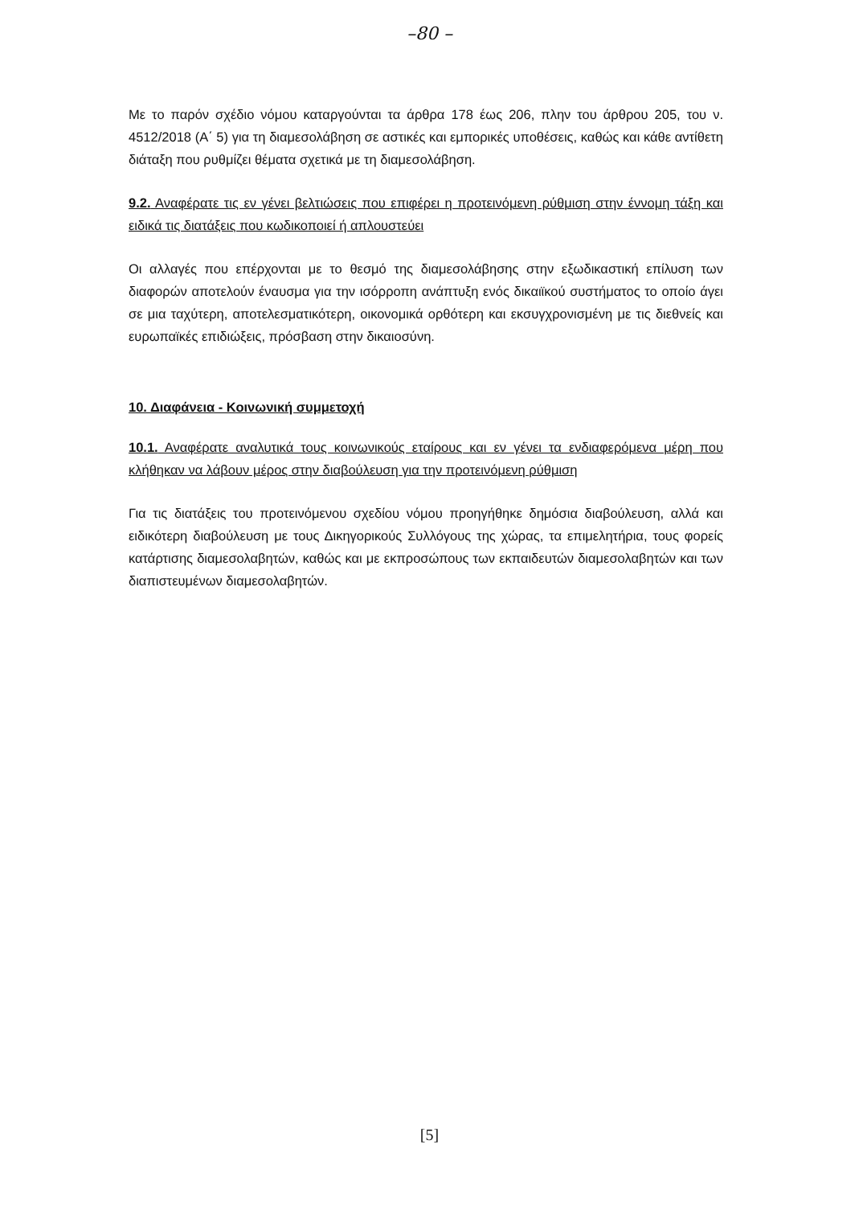–80 –
Με το παρόν σχέδιο νόμου καταργούνται τα άρθρα 178 έως 206, πλην του άρθρου 205, του ν. 4512/2018 (Α΄ 5) για τη διαμεσολάβηση σε αστικές και εμπορικές υποθέσεις, καθώς και κάθε αντίθετη διάταξη που ρυθμίζει θέματα σχετικά με τη διαμεσολάβηση.
9.2. Αναφέρατε τις εν γένει βελτιώσεις που επιφέρει η προτεινόμενη ρύθμιση στην έννομη τάξη και ειδικά τις διατάξεις που κωδικοποιεί ή απλουστεύει
Οι αλλαγές που επέρχονται με το θεσμό της διαμεσολάβησης στην εξωδικαστική επίλυση των διαφορών αποτελούν έναυσμα για την ισόρροπη ανάπτυξη ενός δικαιϊκού συστήματος το οποίο άγει σε μια ταχύτερη, αποτελεσματικότερη, οικονομικά ορθότερη και εκσυγχρονισμένη με τις διεθνείς και ευρωπαϊκές επιδιώξεις, πρόσβαση στην δικαιοσύνη.
10. Διαφάνεια - Κοινωνική συμμετοχή
10.1. Αναφέρατε αναλυτικά τους κοινωνικούς εταίρους και εν γένει τα ενδιαφερόμενα μέρη που κλήθηκαν να λάβουν μέρος στην διαβούλευση για την προτεινόμενη ρύθμιση
Για τις διατάξεις του προτεινόμενου σχεδίου νόμου προηγήθηκε δημόσια διαβούλευση, αλλά και ειδικότερη διαβούλευση με τους Δικηγορικούς Συλλόγους της χώρας, τα επιμελητήρια, τους φορείς κατάρτισης διαμεσολαβητών, καθώς και με εκπροσώπους των εκπαιδευτών διαμεσολαβητών και των διαπιστευμένων διαμεσολαβητών.
[5]